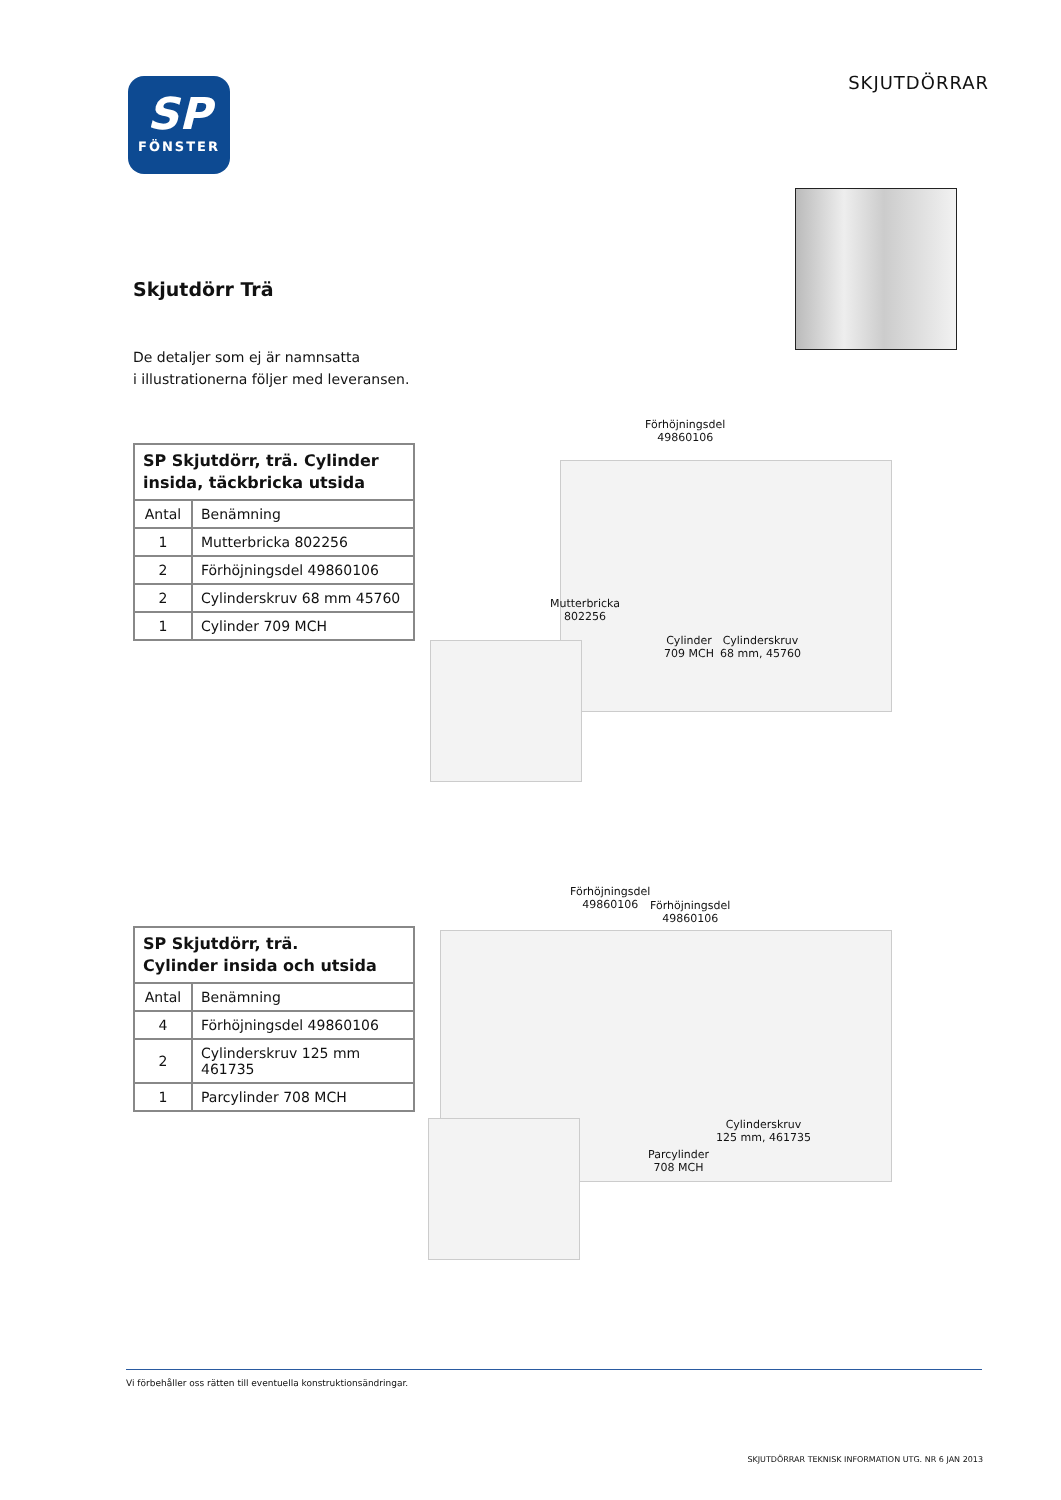SP
FÖNSTER
SKJUTDÖRRAR
Skjutdörr Trä
De detaljer som ej är namnsatta
i illustrationerna följer med leveransen.
| SP Skjutdörr, trä. Cylinder insida, täckbricka utsida | |
| --- | --- |
| Antal | Benämning |
| 1 | Mutterbricka 802256 |
| 2 | Förhöjningsdel 49860106 |
| 2 | Cylinderskruv 68 mm 45760 |
| 1 | Cylinder 709 MCH |
Förhöjningsdel
49860106
Mutterbricka
802256
Cylinder
709 MCH
Cylinderskruv
68 mm, 45760
| SP Skjutdörr, trä. Cylinder insida och utsida | |
| --- | --- |
| Antal | Benämning |
| 4 | Förhöjningsdel 49860106 |
| 2 | Cylinderskruv 125 mm 461735 |
| 1 | Parcylinder 708 MCH |
Förhöjningsdel
49860106
Förhöjningsdel
49860106
Cylinderskruv
125 mm, 461735
Parcylinder
708 MCH
Vi förbehåller oss rätten till eventuella konstruktionsändringar.
SKJUTDÖRRAR TEKNISK INFORMATION UTG. NR 6 JAN 2013